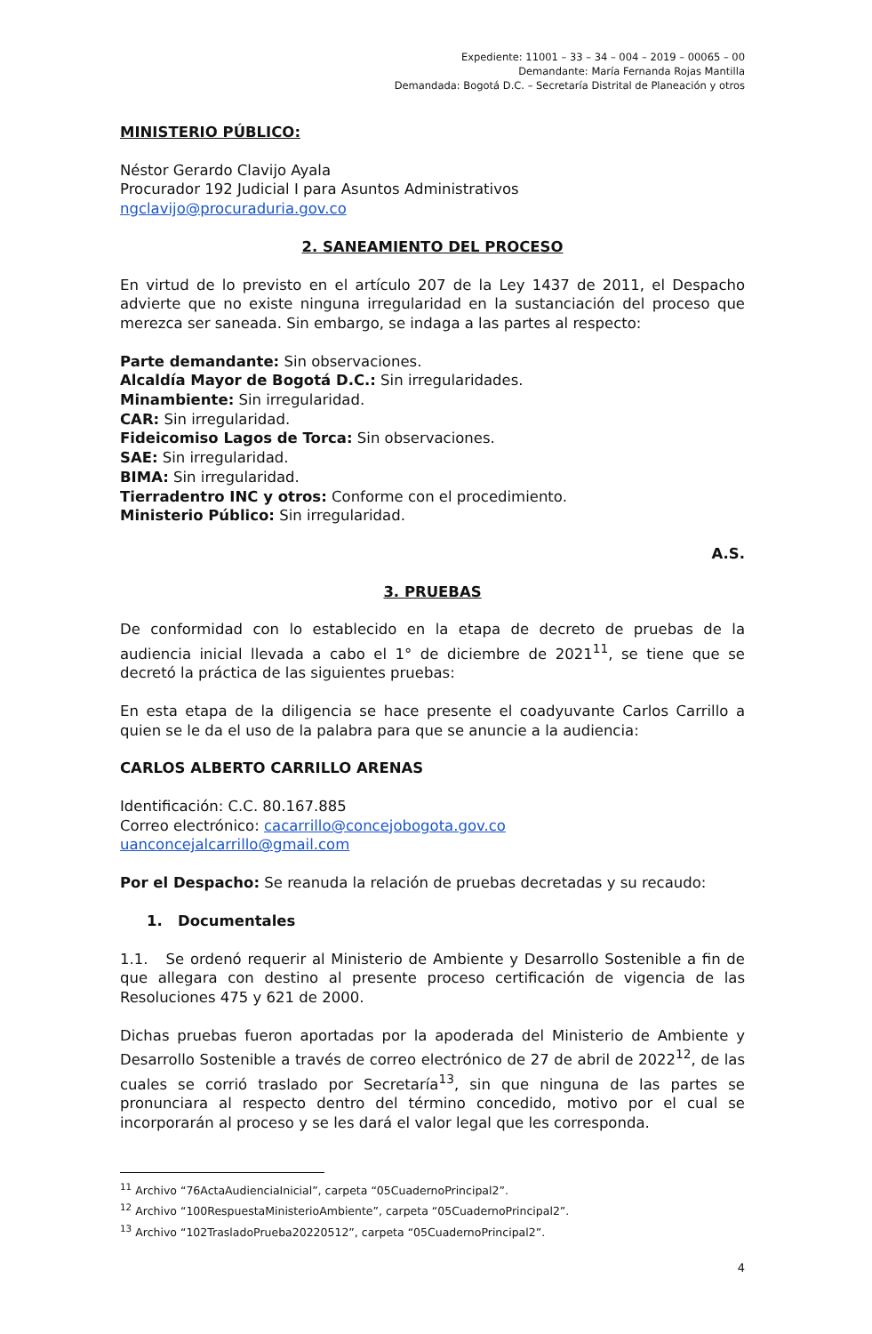Expediente: 11001 – 33 – 34 – 004 – 2019 – 00065 – 00
Demandante: María Fernanda Rojas Mantilla
Demandada: Bogotá D.C. – Secretaría Distrital de Planeación y otros
MINISTERIO PÚBLICO:
Néstor Gerardo Clavijo Ayala
Procurador 192 Judicial I para Asuntos Administrativos
ngclavijo@procuraduria.gov.co
2. SANEAMIENTO DEL PROCESO
En virtud de lo previsto en el artículo 207 de la Ley 1437 de 2011, el Despacho advierte que no existe ninguna irregularidad en la sustanciación del proceso que merezca ser saneada. Sin embargo, se indaga a las partes al respecto:
Parte demandante: Sin observaciones.
Alcaldía Mayor de Bogotá D.C.: Sin irregularidades.
Minambiente: Sin irregularidad.
CAR: Sin irregularidad.
Fideicomiso Lagos de Torca: Sin observaciones.
SAE: Sin irregularidad.
BIMA: Sin irregularidad.
Tierradentro INC y otros: Conforme con el procedimiento.
Ministerio Público: Sin irregularidad.
A.S.
3. PRUEBAS
De conformidad con lo establecido en la etapa de decreto de pruebas de la audiencia inicial llevada a cabo el 1° de diciembre de 2021<sup>11</sup>, se tiene que se decretó la práctica de las siguientes pruebas:
En esta etapa de la diligencia se hace presente el coadyuvante Carlos Carrillo a quien se le da el uso de la palabra para que se anuncie a la audiencia:
CARLOS ALBERTO CARRILLO ARENAS
Identificación: C.C. 80.167.885
Correo electrónico: cacarrillo@concejobogota.gov.co
uanconcejalcarrillo@gmail.com
Por el Despacho: Se reanuda la relación de pruebas decretadas y su recaudo:
1. Documentales
1.1. Se ordenó requerir al Ministerio de Ambiente y Desarrollo Sostenible a fin de que allegara con destino al presente proceso certificación de vigencia de las Resoluciones 475 y 621 de 2000.
Dichas pruebas fueron aportadas por la apoderada del Ministerio de Ambiente y Desarrollo Sostenible a través de correo electrónico de 27 de abril de 2022<sup>12</sup>, de las cuales se corrió traslado por Secretaría<sup>13</sup>, sin que ninguna de las partes se pronunciara al respecto dentro del término concedido, motivo por el cual se incorporarán al proceso y se les dará el valor legal que les corresponda.
<sup>11</sup> Archivo “76ActaAudienciaInicial”, carpeta “05CuadernoPrincipal2”.
<sup>12</sup> Archivo “100RespuestaMinisterioAmbiente”, carpeta “05CuadernoPrincipal2”.
<sup>13</sup> Archivo “102TrasladoPrueba20220512”, carpeta “05CuadernoPrincipal2”.
4